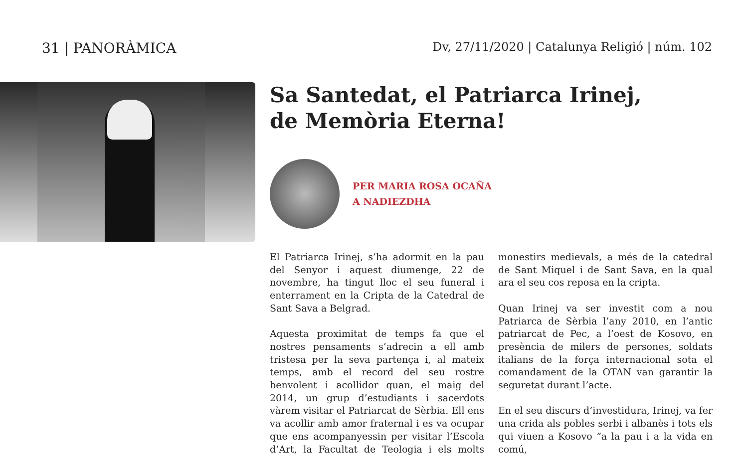31 | PANORÀMICA
Dv, 27/11/2020 | Catalunya Religió | núm. 102
Sa Santedat, el Patriarca Irinej,
de Memòria Eterna!
PER MARIA ROSA OCAÑA
A NADIEZDHA
El Patriarca Irinej, s’ha adormit en la pau del Senyor i aquest diumenge, 22 de novembre, ha tingut lloc el seu funeral i enterrament en la Cripta de la Catedral de Sant Sava a Belgrad.
Aquesta proximitat de temps fa que el nostres pensaments s’adrecin a ell amb tristesa per la seva partença i, al mateix temps, amb el record del seu rostre benvolent i acollidor quan, el maig del 2014, un grup d’estudiants i sacerdots vàrem visitar el Patriarcat de Sèrbia. Ell ens va acollir amb amor fraternal i es va ocupar que ens acompanyessin per visitar l’Escola d’Art, la Facultat de Teologia i els molts monestirs medievals, a més de la catedral de Sant Miquel i de Sant Sava, en la qual ara el seu cos reposa en la cripta.
Quan Irinej va ser investit com a nou Patriarca de Sèrbia l’any 2010, en l’antic patriarcat de Pec, a l’oest de Kosovo, en presència de milers de persones, soldats italians de la força internacional sota el comandament de la OTAN van garantir la seguretat durant l’acte.
En el seu discurs d’investidura, Irinej, va fer una crida als pobles serbi i albanès i tots els qui viuen a Kosovo “a la pau i a la vida en comú,